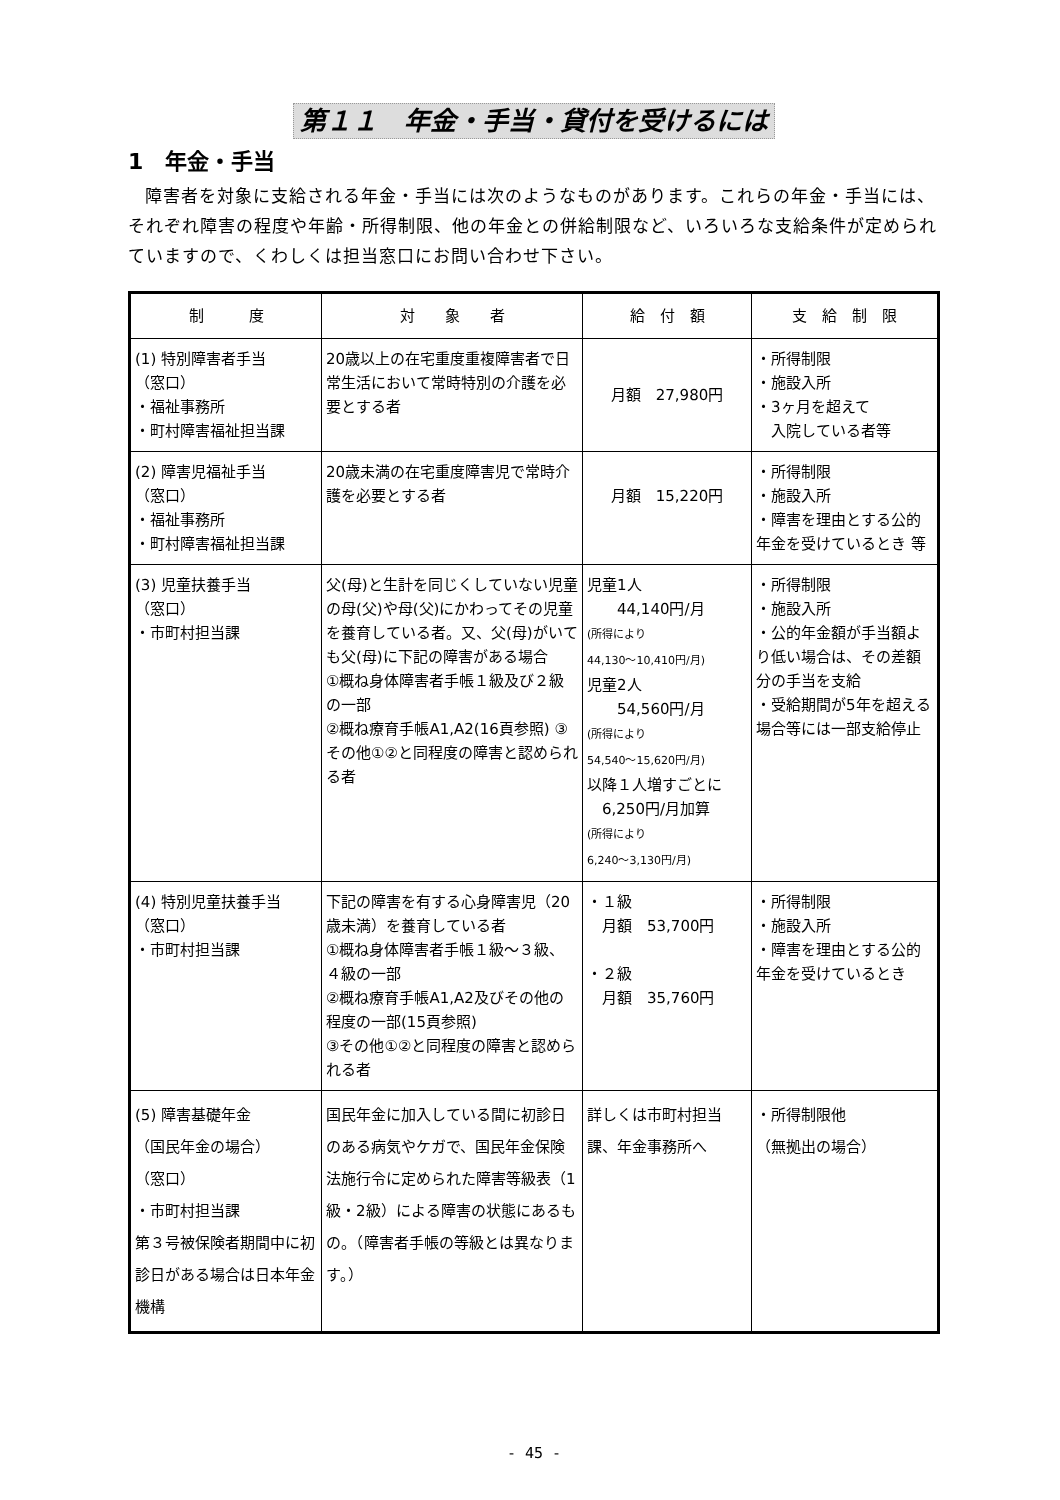第１１　年金・手当・貸付を受けるには
1　年金・手当
障害者を対象に支給される年金・手当には次のようなものがあります。これらの年金・手当には、それぞれ障害の程度や年齢・所得制限、他の年金との併給制限など、いろいろな支給条件が定められていますので、くわしくは担当窓口にお問い合わせ下さい。
| 制 度 | 対 象 者 | 給 付 額 | 支 給 制 限 |
| --- | --- | --- | --- |
| (1) 特別障害者手当 （窓口） ・福祉事務所 ・町村障害福祉担当課 | 20歳以上の在宅重度重複障害者で日常生活において常時特別の介護を必要とする者 | 月額 27,980円 | ・所得制限 ・施設入所 ・3ヶ月を超えて 入院している者等 |
| (2) 障害児福祉手当 （窓口） ・福祉事務所 ・町村障害福祉担当課 | 20歳未満の在宅重度障害児で常時介護を必要とする者 | 月額 15,220円 | ・所得制限 ・施設入所 ・障害を理由とする公的年金を受けているとき 等 |
| (3) 児童扶養手当 （窓口） ・市町村担当課 | 父(母)と生計を同じくしていない児童の母(父)や母(父)にかわってその児童を養育している者。又、父(母)がいても父(母)に下記の障害がある場合 ①概ね身体障害者手帳１級及び２級の一部 ②概ね療育手帳A1,A2(16頁参照) ③その他①②と同程度の障害と認められる者 | 児童1人 44,140円/月 (所得により 44,130～10,410円/月) 児童2人 54,560円/月 (所得により 54,540～15,620円/月) 以降１人増すごとに 6,250円/月加算 (所得により 6,240～3,130円/月) | ・所得制限 ・施設入所 ・公的年金額が手当額より低い場合は、その差額分の手当を支給 ・受給期間が5年を超える場合等には一部支給停止 |
| (4) 特別児童扶養手当 （窓口） ・市町村担当課 | 下記の障害を有する心身障害児（20歳未満）を養育している者 ①概ね身体障害者手帳１級～３級、４級の一部 ②概ね療育手帳A1,A2及びその他の程度の一部(15頁参照) ③その他①②と同程度の障害と認められる者 | ・１級 月額 53,700円 ・２級 月額 35,760円 | ・所得制限 ・施設入所 ・障害を理由とする公的年金を受けているとき |
| (5) 障害基礎年金 （国民年金の場合） （窓口） ・市町村担当課 第３号被保険者期間中に初診日がある場合は日本年金機構 | 国民年金に加入している間に初診日のある病気やケガで、国民年金保険法施行令に定められた障害等級表（1級・2級）による障害の状態にあるもの。（障害者手帳の等級とは異なります。） | 詳しくは市町村担当課、年金事務所へ | ・所得制限他 （無拠出の場合） |
- 45 -